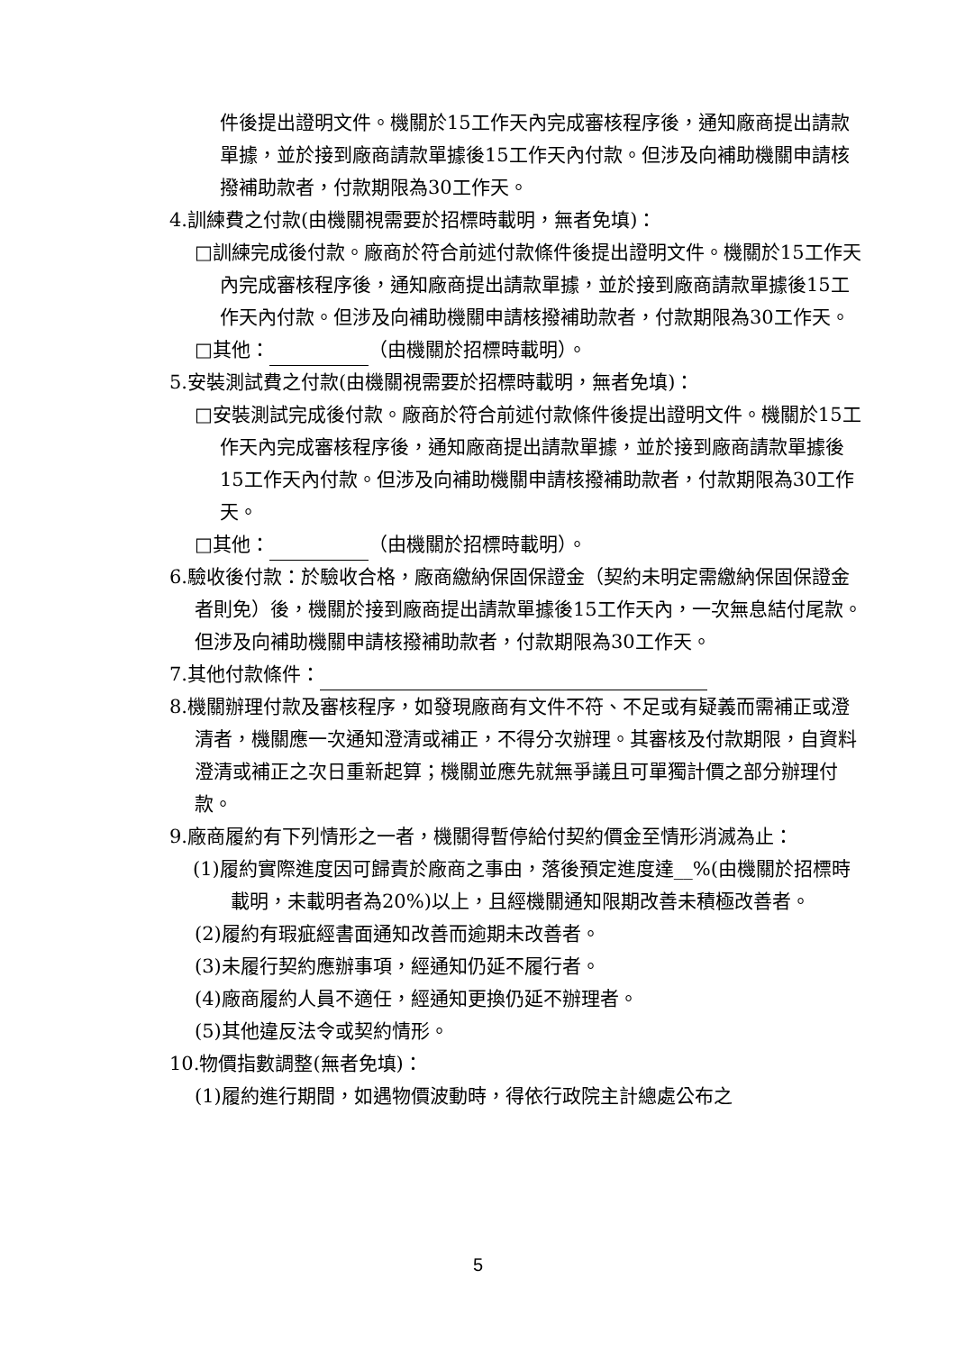件後提出證明文件。機關於15工作天內完成審核程序後，通知廠商提出請款單據，並於接到廠商請款單據後15工作天內付款。但涉及向補助機關申請核撥補助款者，付款期限為30工作天。
4.訓練費之付款(由機關視需要於招標時載明，無者免填)：
□訓練完成後付款。廠商於符合前述付款條件後提出證明文件。機關於15工作天內完成審核程序後，通知廠商提出請款單據，並於接到廠商請款單據後15工作天內付款。但涉及向補助機關申請核撥補助款者，付款期限為30工作天。
□其他： （由機關於招標時載明）。
5.安裝測試費之付款(由機關視需要於招標時載明，無者免填)：
□安裝測試完成後付款。廠商於符合前述付款條件後提出證明文件。機關於15工作天內完成審核程序後，通知廠商提出請款單據，並於接到廠商請款單據後15工作天內付款。但涉及向補助機關申請核撥補助款者，付款期限為30工作天。
□其他： （由機關於招標時載明）。
6.驗收後付款：於驗收合格，廠商繳納保固保證金（契約未明定需繳納保固保證金者則免）後，機關於接到廠商提出請款單據後15工作天內，一次無息結付尾款。但涉及向補助機關申請核撥補助款者，付款期限為30工作天。
7.其他付款條件：
8.機關辦理付款及審核程序，如發現廠商有文件不符、不足或有疑義而需補正或澄清者，機關應一次通知澄清或補正，不得分次辦理。其審核及付款期限，自資料澄清或補正之次日重新起算；機關並應先就無爭議且可單獨計價之部分辦理付款。
9.廠商履約有下列情形之一者，機關得暫停給付契約價金至情形消滅為止：
(1)履約實際進度因可歸責於廠商之事由，落後預定進度達__%(由機關於招標時載明，未載明者為20%)以上，且經機關通知限期改善未積極改善者。
(2)履約有瑕疵經書面通知改善而逾期未改善者。
(3)未履行契約應辦事項，經通知仍延不履行者。
(4)廠商履約人員不適任，經通知更換仍延不辦理者。
(5)其他違反法令或契約情形。
10.物價指數調整(無者免填)：
(1)履約進行期間，如遇物價波動時，得依行政院主計總處公布之
5